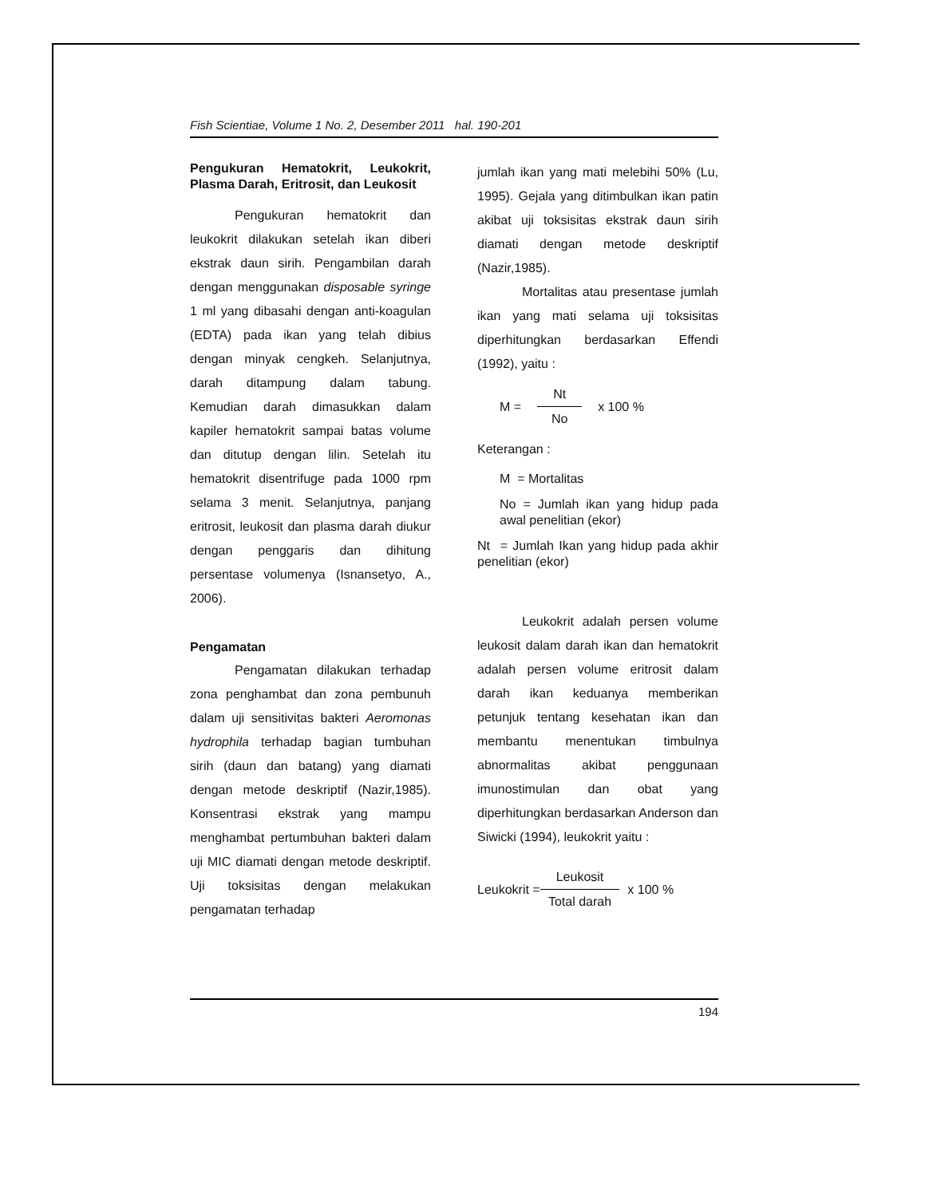Fish Scientiae, Volume 1 No. 2, Desember 2011 hal. 190-201
Pengukuran Hematokrit, Leukokrit, Plasma Darah, Eritrosit, dan Leukosit
Pengukuran hematokrit dan leukokrit dilakukan setelah ikan diberi ekstrak daun sirih. Pengambilan darah dengan menggunakan disposable syringe 1 ml yang dibasahi dengan anti-koagulan (EDTA) pada ikan yang telah dibius dengan minyak cengkeh. Selanjutnya, darah ditampung dalam tabung. Kemudian darah dimasukkan dalam kapiler hematokrit sampai batas volume dan ditutup dengan lilin. Setelah itu hematokrit disentrifuge pada 1000 rpm selama 3 menit. Selanjutnya, panjang eritrosit, leukosit dan plasma darah diukur dengan penggaris dan dihitung persentase volumenya (Isnansetyo, A., 2006).
Pengamatan
Pengamatan dilakukan terhadap zona penghambat dan zona pembunuh dalam uji sensitivitas bakteri Aeromonas hydrophila terhadap bagian tumbuhan sirih (daun dan batang) yang diamati dengan metode deskriptif (Nazir,1985). Konsentrasi ekstrak yang mampu menghambat pertumbuhan bakteri dalam uji MIC diamati dengan metode deskriptif. Uji toksisitas dengan melakukan pengamatan terhadap
jumlah ikan yang mati melebihi 50% (Lu, 1995). Gejala yang ditimbulkan ikan patin akibat uji toksisitas ekstrak daun sirih diamati dengan metode deskriptif (Nazir,1985).
Mortalitas atau presentase jumlah ikan yang mati selama uji toksisitas diperhitungkan berdasarkan Effendi (1992), yaitu :
M = Nt No x 100 %
Keterangan :
M = Mortalitas
No = Jumlah ikan yang hidup pada awal penelitian (ekor)
Nt = Jumlah Ikan yang hidup pada akhir penelitian (ekor)
Leukokrit adalah persen volume leukosit dalam darah ikan dan hematokrit adalah persen volume eritrosit dalam darah ikan keduanya memberikan petunjuk tentang kesehatan ikan dan membantu menentukan timbulnya abnormalitas akibat penggunaan imunostimulan dan obat yang diperhitungkan berdasarkan Anderson dan Siwicki (1994), leukokrit yaitu :
Leukokrit = Leukosit Total darah x 100 %
194